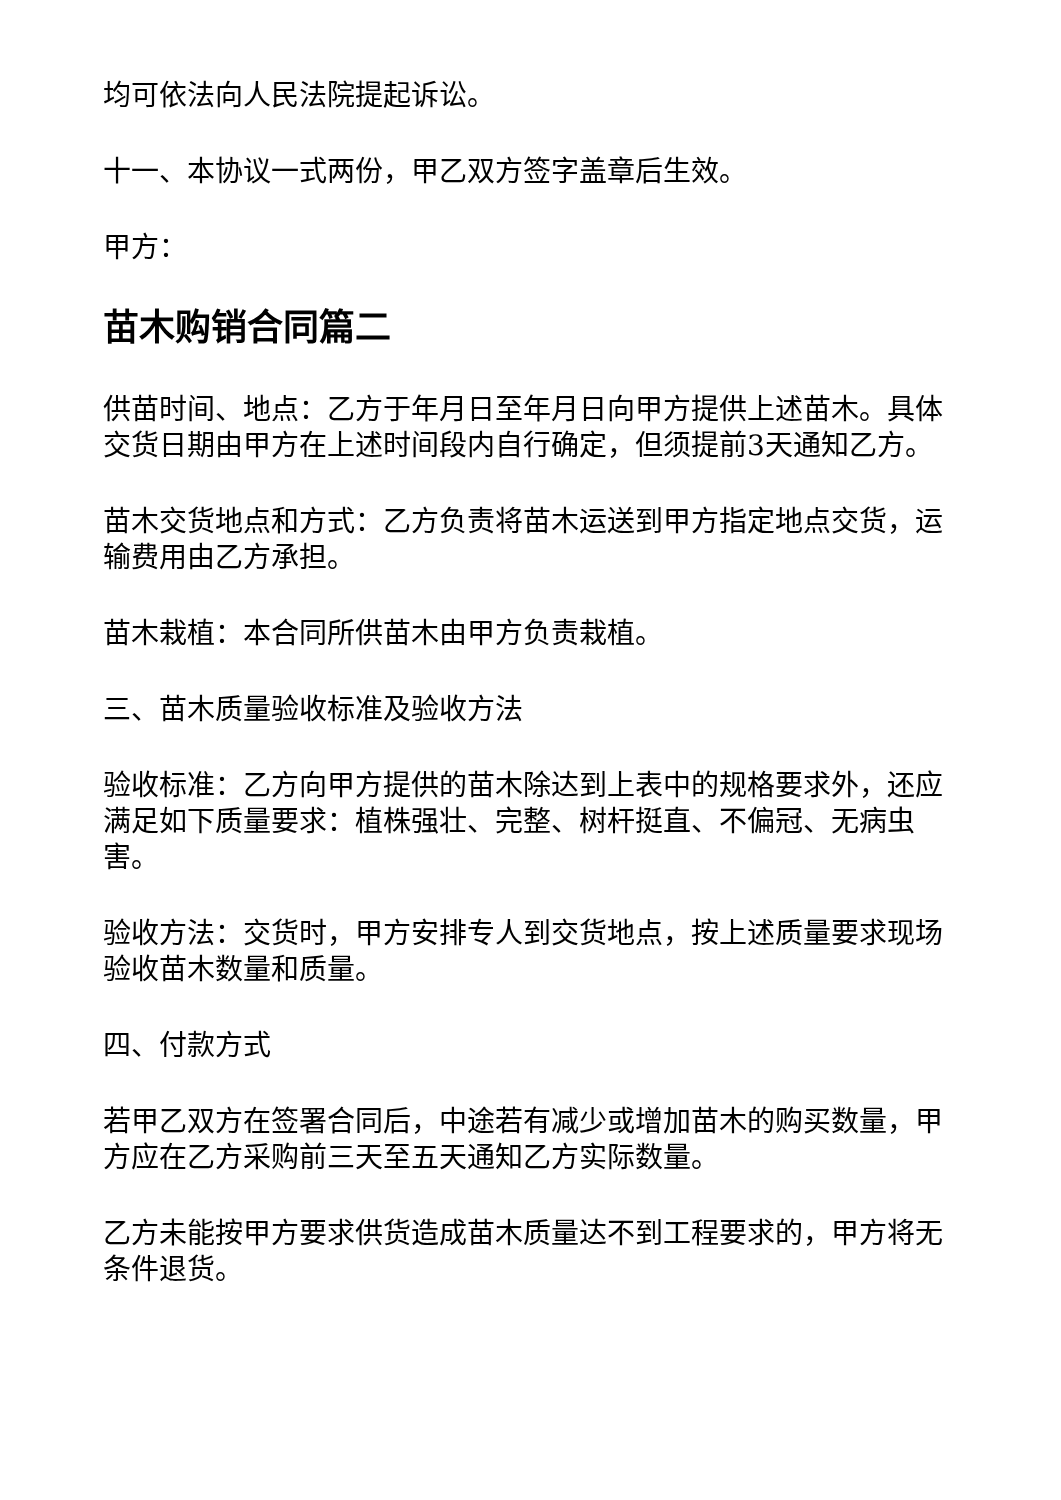均可依法向人民法院提起诉讼。
十一、本协议一式两份，甲乙双方签字盖章后生效。
甲方：
苗木购销合同篇二
供苗时间、地点：乙方于年月日至年月日向甲方提供上述苗木。具体交货日期由甲方在上述时间段内自行确定，但须提前3天通知乙方。
苗木交货地点和方式：乙方负责将苗木运送到甲方指定地点交货，运输费用由乙方承担。
苗木栽植：本合同所供苗木由甲方负责栽植。
三、苗木质量验收标准及验收方法
验收标准：乙方向甲方提供的苗木除达到上表中的规格要求外，还应满足如下质量要求：植株强壮、完整、树杆挺直、不偏冠、无病虫害。
验收方法：交货时，甲方安排专人到交货地点，按上述质量要求现场验收苗木数量和质量。
四、付款方式
若甲乙双方在签署合同后，中途若有减少或增加苗木的购买数量，甲方应在乙方采购前三天至五天通知乙方实际数量。
乙方未能按甲方要求供货造成苗木质量达不到工程要求的，甲方将无条件退货。